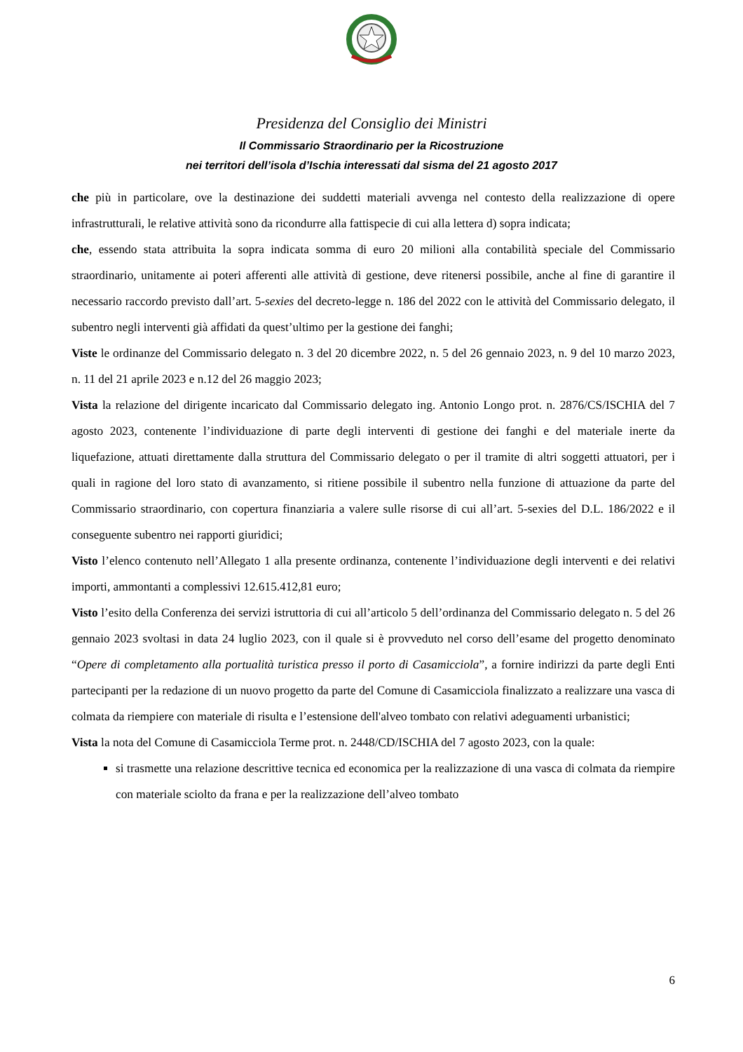Presidenza del Consiglio dei Ministri
Il Commissario Straordinario per la Ricostruzione
nei territori dell’isola d’Ischia interessati dal sisma del 21 agosto 2017
che più in particolare, ove la destinazione dei suddetti materiali avvenga nel contesto della realizzazione di opere infrastrutturali, le relative attività sono da ricondurre alla fattispecie di cui alla lettera d) sopra indicata;
che, essendo stata attribuita la sopra indicata somma di euro 20 milioni alla contabilità speciale del Commissario straordinario, unitamente ai poteri afferenti alle attività di gestione, deve ritenersi possibile, anche al fine di garantire il necessario raccordo previsto dall’art. 5-sexies del decreto-legge n. 186 del 2022 con le attività del Commissario delegato, il subentro negli interventi già affidati da quest’ultimo per la gestione dei fanghi;
Viste le ordinanze del Commissario delegato n. 3 del 20 dicembre 2022, n. 5 del 26 gennaio 2023, n. 9 del 10 marzo 2023, n. 11 del 21 aprile 2023 e n.12 del 26 maggio 2023;
Vista la relazione del dirigente incaricato dal Commissario delegato ing. Antonio Longo prot. n. 2876/CS/ISCHIA del 7 agosto 2023, contenente l’individuazione di parte degli interventi di gestione dei fanghi e del materiale inerte da liquefazione, attuati direttamente dalla struttura del Commissario delegato o per il tramite di altri soggetti attuatori, per i quali in ragione del loro stato di avanzamento, si ritiene possibile il subentro nella funzione di attuazione da parte del Commissario straordinario, con copertura finanziaria a valere sulle risorse di cui all’art. 5-sexies del D.L. 186/2022 e il conseguente subentro nei rapporti giuridici;
Visto l’elenco contenuto nell’Allegato 1 alla presente ordinanza, contenente l’individuazione degli interventi e dei relativi importi, ammontanti a complessivi 12.615.412,81 euro;
Visto l’esito della Conferenza dei servizi istruttoria di cui all’articolo 5 dell’ordinanza del Commissario delegato n. 5 del 26 gennaio 2023 svoltasi in data 24 luglio 2023, con il quale si è provveduto nel corso dell’esame del progetto denominato “Opere di completamento alla portualità turistica presso il porto di Casamicciola”, a fornire indirizzi da parte degli Enti partecipanti per la redazione di un nuovo progetto da parte del Comune di Casamicciola finalizzato a realizzare una vasca di colmata da riempiere con materiale di risulta e l’estensione dell'alveo tombato con relativi adeguamenti urbanistici;
Vista la nota del Comune di Casamicciola Terme prot. n. 2448/CD/ISCHIA del 7 agosto 2023, con la quale:
si trasmette una relazione descrittive tecnica ed economica per la realizzazione di una vasca di colmata da riempire con materiale sciolto da frana e per la realizzazione dell’alveo tombato
6